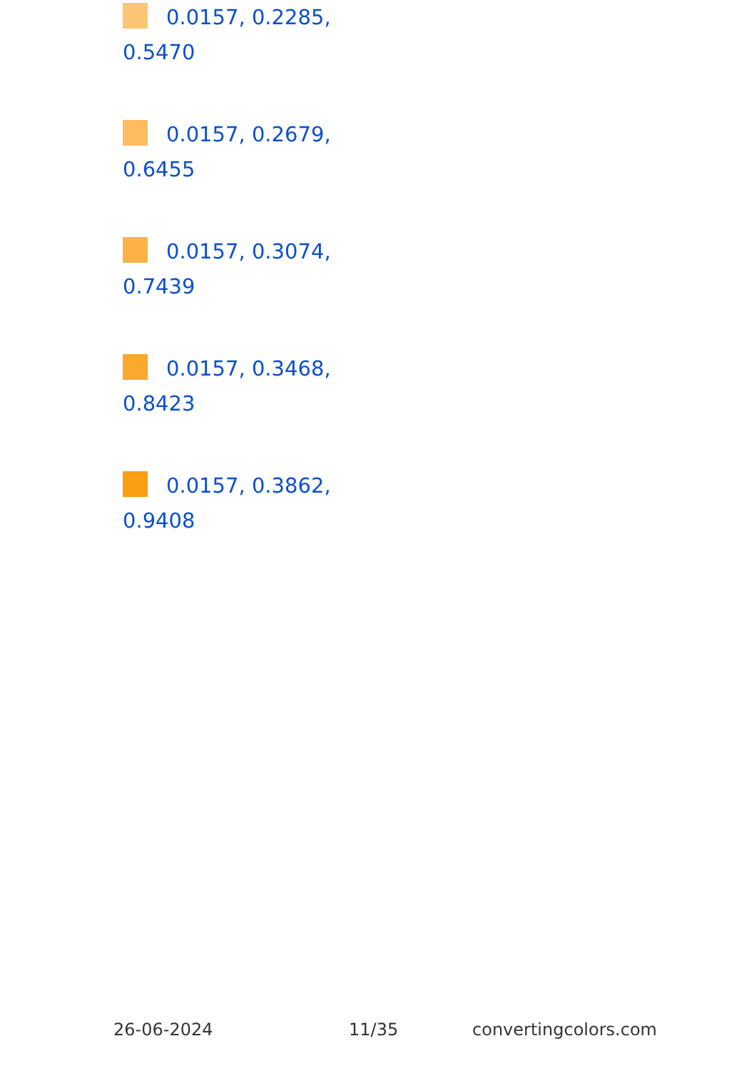0.0157, 0.2285, 0.5470
0.0157, 0.2679, 0.6455
0.0157, 0.3074, 0.7439
0.0157, 0.3468, 0.8423
0.0157, 0.3862, 0.9408
26-06-2024 11/35 convertingcolors.com